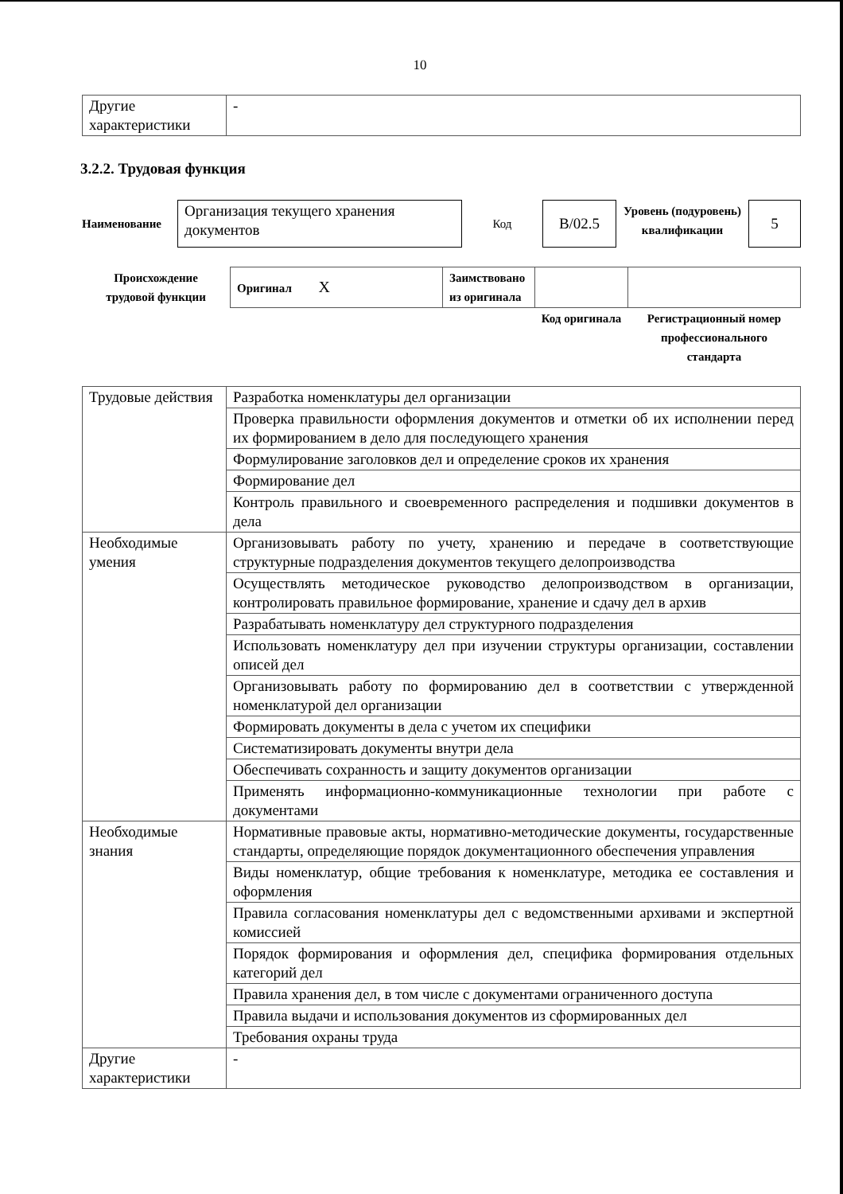10
| Другие характеристики | - |
3.2.2. Трудовая функция
| Наименование | Организация текущего хранения документов | Код | B/02.5 | Уровень (подуровень) квалификации | 5 |
| Происхождение трудовой функции | Оригинал X | Заимствовано из оригинала | | |
| | | | Код оригинала | Регистрационный номер профессионального стандарта |
| Трудовые действия | Разработка номенклатуры дел организации |
| | Проверка правильности оформления документов и отметки об их исполнении перед их формированием в дело для последующего хранения |
| | Формулирование заголовков дел и определение сроков их хранения |
| | Формирование дел |
| | Контроль правильного и своевременного распределения и подшивки документов в дела |
| Необходимые умения | Организовывать работу по учету, хранению и передаче в соответствующие структурные подразделения документов текущего делопроизводства |
| | Осуществлять методическое руководство делопроизводством в организации, контролировать правильное формирование, хранение и сдачу дел в архив |
| | Разрабатывать номенклатуру дел структурного подразделения |
| | Использовать номенклатуру дел при изучении структуры организации, составлении описей дел |
| | Организовывать работу по формированию дел в соответствии с утвержденной номенклатурой дел организации |
| | Формировать документы в дела с учетом их специфики |
| | Систематизировать документы внутри дела |
| | Обеспечивать сохранность и защиту документов организации |
| | Применять информационно-коммуникационные технологии при работе с документами |
| Необходимые знания | Нормативные правовые акты, нормативно-методические документы, государственные стандарты, определяющие порядок документационного обеспечения управления |
| | Виды номенклатур, общие требования к номенклатуре, методика ее составления и оформления |
| | Правила согласования номенклатуры дел с ведомственными архивами и экспертной комиссией |
| | Порядок формирования и оформления дел, специфика формирования отдельных категорий дел |
| | Правила хранения дел, в том числе с документами ограниченного доступа |
| | Правила выдачи и использования документов из сформированных дел |
| | Требования охраны труда |
| Другие характеристики | - |